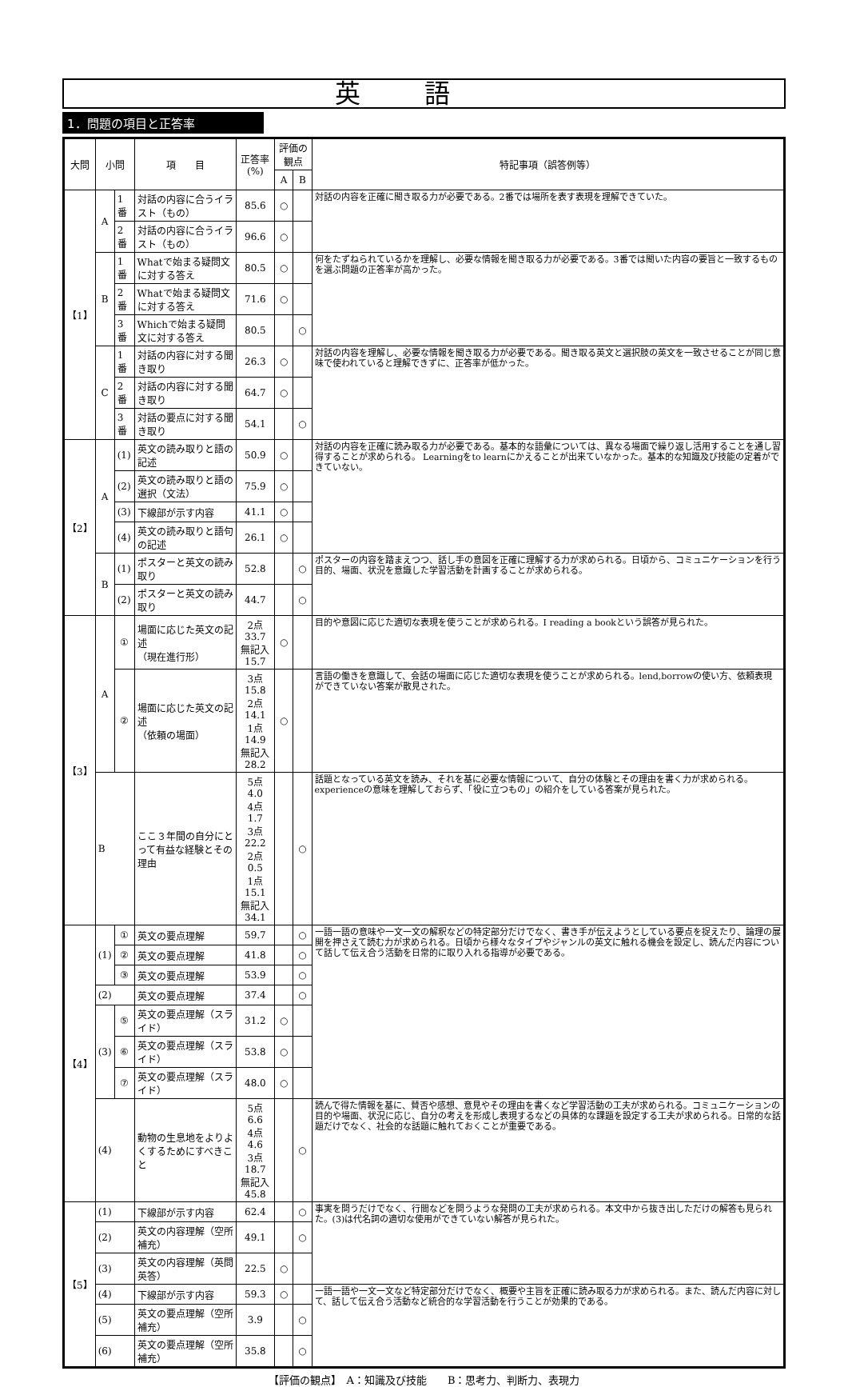英語
1．問題の項目と正答率
| 大問 | 小問 | | 項 目 | 正答率 (%) | 評価の観点 | | 特記事項（誤答例等） |
| --- | --- | --- | --- | --- | --- | --- | --- |
| | | | | | A | B | |
| 【1】 | A | 1番 | 対話の内容に合うイラスト（もの） | 85.6 | ○ | | 対話の内容を正確に聞き取る力が必要である。2番では場所を表す表現を理解できていた。 |
| | | 2番 | 対話の内容に合うイラスト（もの） | 96.6 | ○ | | |
| | B | 1番 | Whatで始まる疑問文に対する答え | 80.5 | ○ | | 何をたずねられているかを理解し、必要な情報を聞き取る力が必要である。3番では聞いた内容の要旨と一致するものを選ぶ問題の正答率が高かった。 |
| | | 2番 | Whatで始まる疑問文に対する答え | 71.6 | ○ | | |
| | | 3番 | Whichで始まる疑問文に対する答え | 80.5 | | ○ | |
| | C | 1番 | 対話の内容に対する聞き取り | 26.3 | ○ | | 対話の内容を理解し、必要な情報を聞き取る力が必要である。聞き取る英文と選択肢の英文を一致させることが同じ意味で使われていると理解できずに、正答率が低かった。 |
| | | 2番 | 対話の内容に対する聞き取り | 64.7 | ○ | | |
| | | 3番 | 対話の要点に対する聞き取り | 54.1 | | ○ | |
| 【2】 | A | (1) | 英文の読み取りと語の記述 | 50.9 | ○ | | 対話の内容を正確に読み取る力が必要である。基本的な語彙については、異なる場面で繰り返し活用することを通し習得することが求められる。 Learningをto learnにかえることが出来ていなかった。基本的な知識及び技能の定着ができていない。 |
| | | (2) | 英文の読み取りと語の選択（文法） | 75.9 | ○ | | |
| | | (3) | 下線部が示す内容 | 41.1 | ○ | | |
| | | (4) | 英文の読み取りと語句の記述 | 26.1 | ○ | | |
| | B | (1) | ポスターと英文の読み取り | 52.8 | | ○ | ポスターの内容を踏まえつつ、話し手の意図を正確に理解する力が求められる。日頃から、コミュニケーションを行う目的、場面、状況を意識した学習活動を計画することが求められる。 |
| | | (2) | ポスターと英文の読み取り | 44.7 | | ○ | |
| 【3】 | A | ① | 場面に応じた英文の記述 （現在進行形） | 2点 33.7 無記入 15.7 | ○ | | 目的や意図に応じた適切な表現を使うことが求められる。I reading a bookという誤答が見られた。 |
| | | ② | 場面に応じた英文の記述 （依頼の場面） | 3点 15.8 2点 14.1 1点 14.9 無記入 28.2 | ○ | | 言語の働きを意識して、会話の場面に応じた適切な表現を使うことが求められる。lend,borrowの使い方、依頼表現ができていない答案が散見された。 |
| | B | | ここ３年間の自分にとって有益な経験とその理由 | 5点 4.0 4点 1.7 3点 22.2 2点 0.5 1点 15.1 無記入 34.1 | | ○ | 話題となっている英文を読み、それを基に必要な情報について、自分の体験とその理由を書く力が求められる。experienceの意味を理解しておらず、「役に立つもの」の紹介をしている答案が見られた。 |
| 【4】 | (1) | ① | 英文の要点理解 | 59.7 | | ○ | 一語一語の意味や一文一文の解釈などの特定部分だけでなく、書き手が伝えようとしている要点を捉えたり、論理の展開を押さえて読む力が求められる。日頃から様々なタイプやジャンルの英文に触れる機会を設定し、読んだ内容について話して伝え合う活動を日常的に取り入れる指導が必要である。 |
| | | ② | 英文の要点理解 | 41.8 | | ○ | |
| | | ③ | 英文の要点理解 | 53.9 | | ○ | |
| | (2) | | 英文の要点理解 | 37.4 | | ○ | |
| | (3) | ⑤ | 英文の要点理解（スライド） | 31.2 | ○ | | |
| | | ⑥ | 英文の要点理解（スライド） | 53.8 | ○ | | |
| | | ⑦ | 英文の要点理解（スライド） | 48.0 | ○ | | |
| | (4) | | 動物の生息地をよりよくするためにすべきこと | 5点 6.6 4点 4.6 3点 18.7 無記入 45.8 | | ○ | 読んで得た情報を基に、賛否や感想、意見やその理由を書くなど学習活動の工夫が求められる。コミュニケーションの目的や場面、状況に応じ、自分の考えを形成し表現するなどの具体的な課題を設定する工夫が求められる。日常的な話題だけでなく、社会的な話題に触れておくことが重要である。 |
| 【5】 | (1) | | 下線部が示す内容 | 62.4 | | ○ | 事実を問うだけでなく、行間などを問うような発問の工夫が求められる。本文中から抜き出しただけの解答も見られた。(3)は代名詞の適切な使用ができていない解答が見られた。 |
| | (2) | | 英文の内容理解（空所補充） | 49.1 | | ○ | |
| | (3) | | 英文の内容理解（英問英答） | 22.5 | ○ | | |
| | (4) | | 下線部が示す内容 | 59.3 | ○ | | 一語一語や一文一文など特定部分だけでなく、概要や主旨を正確に読み取る力が求められる。また、読んだ内容に対して、話して伝え合う活動など統合的な学習活動を行うことが効果的である。 |
| | (5) | | 英文の要点理解（空所補充） | 3.9 | | ○ | |
| | (6) | | 英文の要点理解（空所補充） | 35.8 | | ○ | |
【評価の観点】　A：知識及び技能　　B：思考力、判断力、表現力